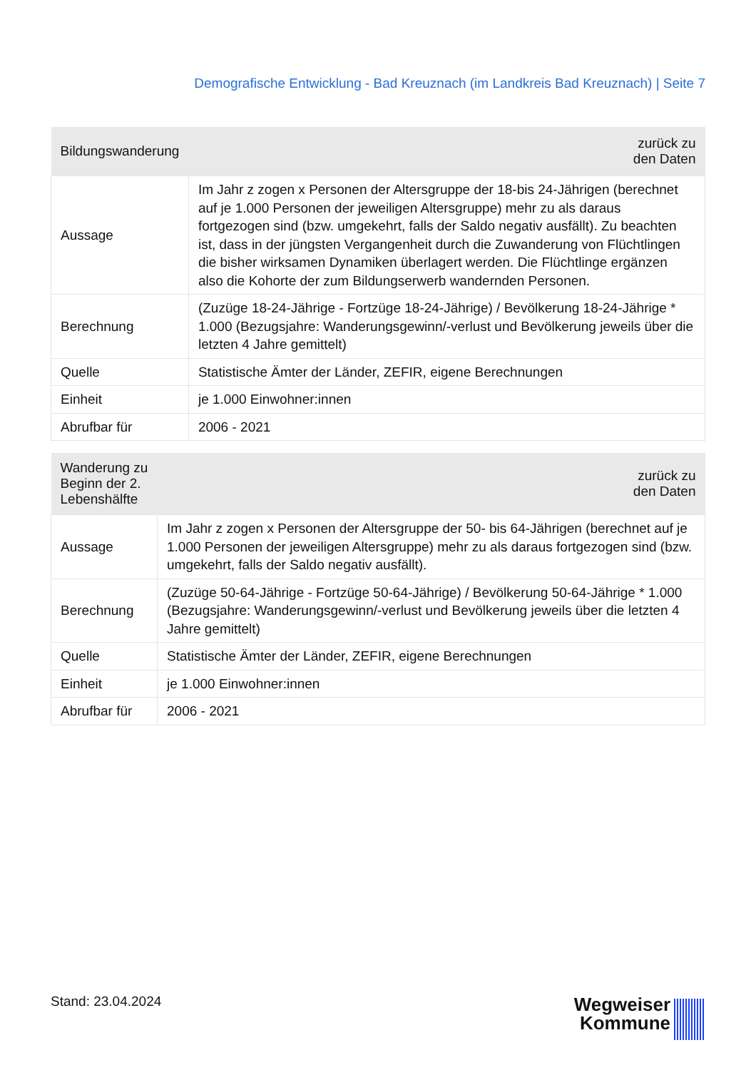Demografische Entwicklung - Bad Kreuznach (im Landkreis Bad Kreuznach) | Seite 7
| Bildungswanderung | zurück zu den Daten |
| --- | --- |
| Aussage | Im Jahr z zogen x Personen der Altersgruppe der 18-bis 24-Jährigen (berechnet auf je 1.000 Personen der jeweiligen Altersgruppe) mehr zu als daraus fortgezogen sind (bzw. umgekehrt, falls der Saldo negativ ausfällt). Zu beachten ist, dass in der jüngsten Vergangenheit durch die Zuwanderung von Flüchtlingen die bisher wirksamen Dynamiken überlagert werden. Die Flüchtlinge ergänzen also die Kohorte der zum Bildungserwerb wandernden Personen. |
| Berechnung | (Zuzüge 18-24-Jährige - Fortzüge 18-24-Jährige) / Bevölkerung 18-24-Jährige * 1.000 (Bezugsjahre: Wanderungsgewinn/-verlust und Bevölkerung jeweils über die letzten 4 Jahre gemittelt) |
| Quelle | Statistische Ämter der Länder, ZEFIR, eigene Berechnungen |
| Einheit | je 1.000 Einwohner:innen |
| Abrufbar für | 2006 - 2021 |
| Wanderung zu Beginn der 2. Lebenshälfte | zurück zu den Daten |
| --- | --- |
| Aussage | Im Jahr z zogen x Personen der Altersgruppe der 50- bis 64-Jährigen (berechnet auf je 1.000 Personen der jeweiligen Altersgruppe) mehr zu als daraus fortgezogen sind (bzw. umgekehrt, falls der Saldo negativ ausfällt). |
| Berechnung | (Zuzüge 50-64-Jährige - Fortzüge 50-64-Jährige) / Bevölkerung 50-64-Jährige * 1.000 (Bezugsjahre: Wanderungsgewinn/-verlust und Bevölkerung jeweils über die letzten 4 Jahre gemittelt) |
| Quelle | Statistische Ämter der Länder, ZEFIR, eigene Berechnungen |
| Einheit | je 1.000 Einwohner:innen |
| Abrufbar für | 2006 - 2021 |
Stand: 23.04.2024
Wegweiser
Kommune